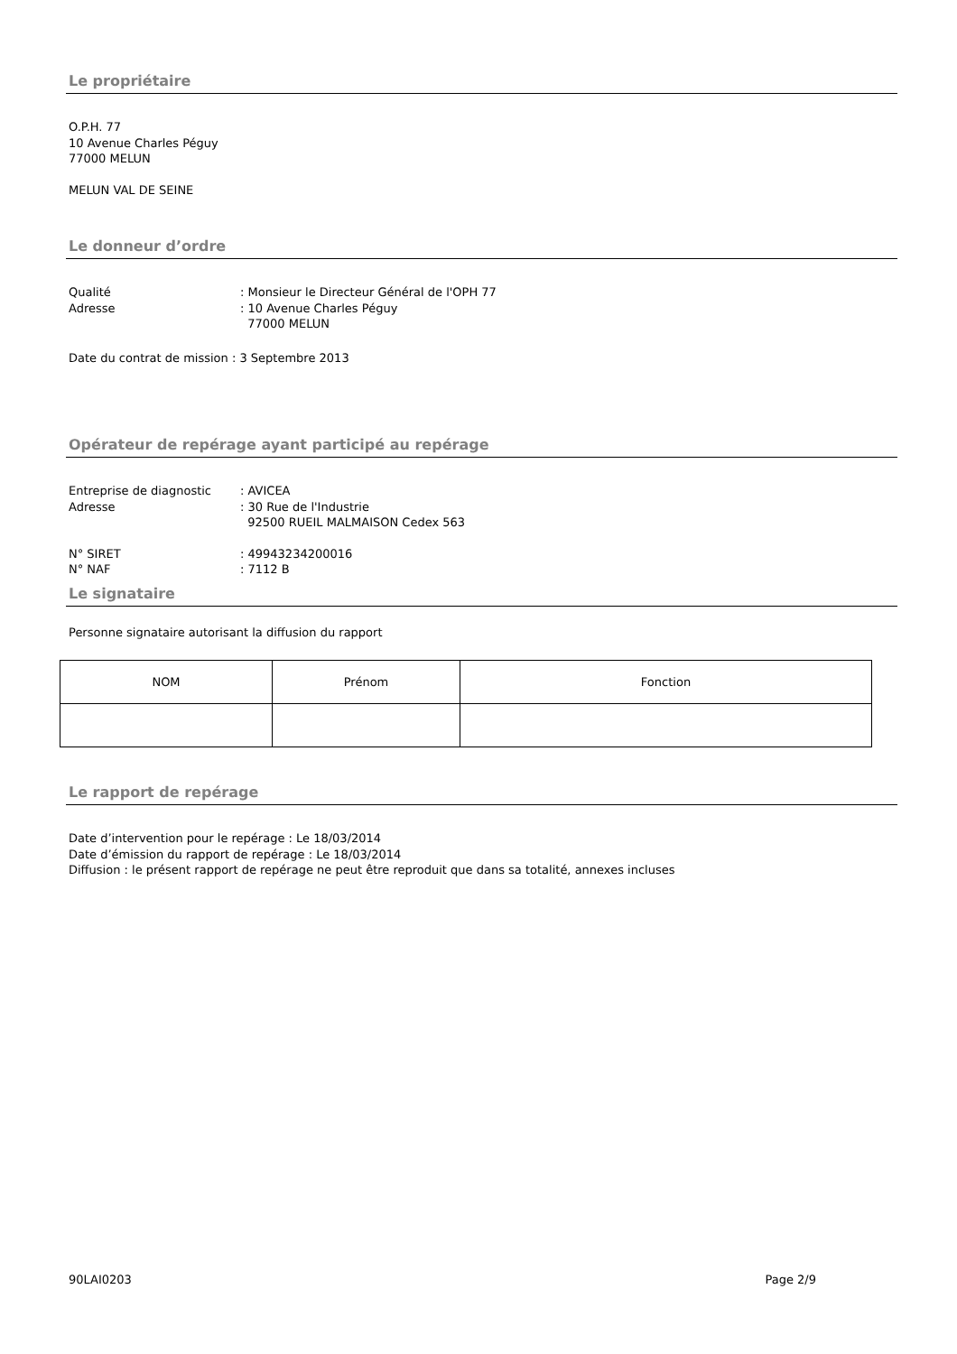Le propriétaire
O.P.H. 77
10 Avenue Charles Péguy
77000 MELUN
MELUN VAL DE SEINE
Le donneur d’ordre
Qualité: Monsieur le Directeur Général de l'OPH 77
Adresse: 10 Avenue Charles Péguy
77000 MELUN
Date du contrat de mission : 3 Septembre 2013
Opérateur de repérage ayant participé au repérage
Entreprise de diagnostic: AVICEA
Adresse: 30 Rue de l'Industrie
92500 RUEIL MALMAISON Cedex 563
N° SIRET: 49943234200016
N° NAF: 7112 B
Le signataire
Personne signataire autorisant la diffusion du rapport
| NOM | Prénom | Fonction |
| --- | --- | --- |
Le rapport de repérage
Date d’intervention pour le repérage : Le 18/03/2014
Date d’émission du rapport de repérage : Le 18/03/2014
Diffusion : le présent rapport de repérage ne peut être reproduit que dans sa totalité, annexes incluses
90LAI0203 Page 2/9